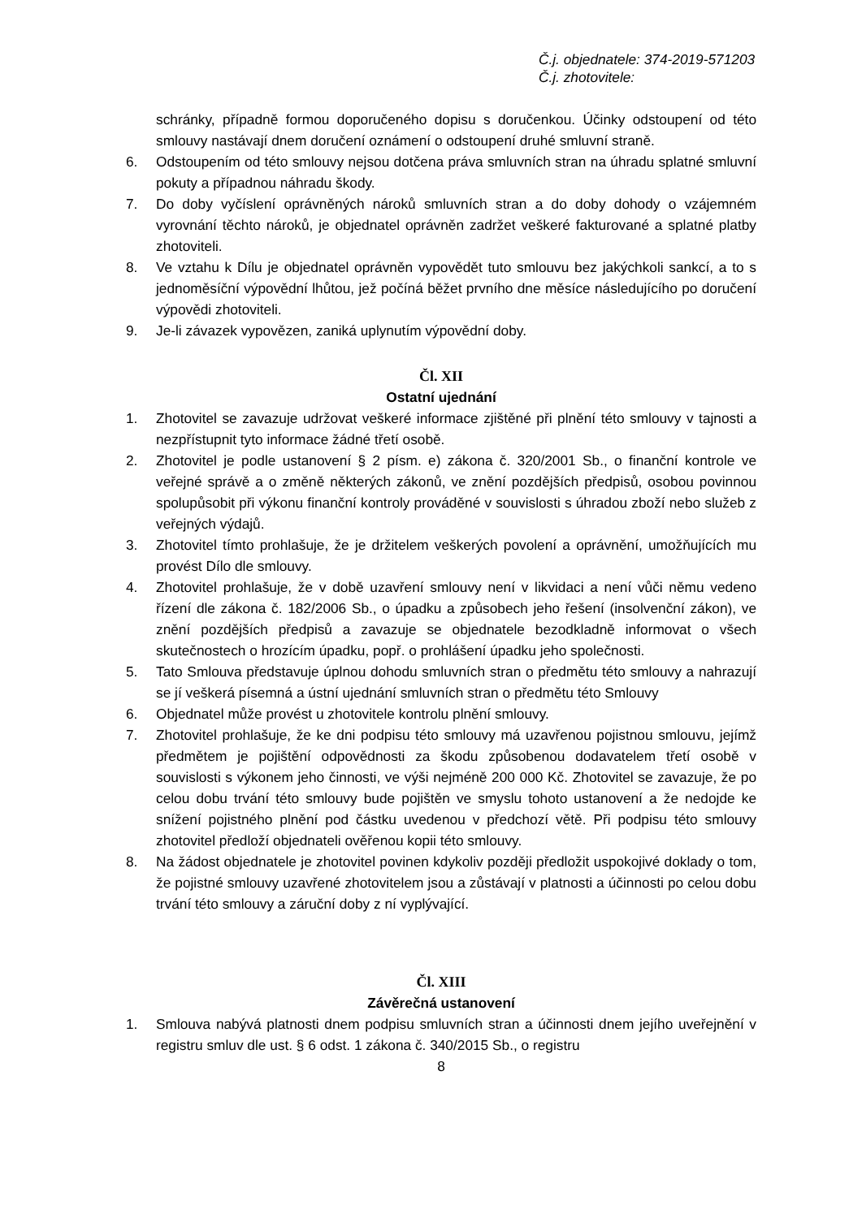Č.j. objednatele: 374-2019-571203
Č.j. zhotovitele:
schránky, případně formou doporučeného dopisu s doručenkou. Účinky odstoupení od této smlouvy nastávají dnem doručení oznámení o odstoupení druhé smluvní straně.
6. Odstoupením od této smlouvy nejsou dotčena práva smluvních stran na úhradu splatné smluvní pokuty a případnou náhradu škody.
7. Do doby vyčíslení oprávněných nároků smluvních stran a do doby dohody o vzájemném vyrovnání těchto nároků, je objednatel oprávněn zadržet veškeré fakturované a splatné platby zhotoviteli.
8. Ve vztahu k Dílu je objednatel oprávněn vypovědět tuto smlouvu bez jakýchkoli sankcí, a to s jednoměsíční výpovědní lhůtou, jež počíná běžet prvního dne měsíce následujícího po doručení výpovědi zhotoviteli.
9. Je-li závazek vypovězen, zaniká uplynutím výpovědní doby.
Čl. XII
Ostatní ujednání
1. Zhotovitel se zavazuje udržovat veškeré informace zjištěné při plnění této smlouvy v tajnosti a nezpřístupnit tyto informace žádné třetí osobě.
2. Zhotovitel je podle ustanovení § 2 písm. e) zákona č. 320/2001 Sb., o finanční kontrole ve veřejné správě a o změně některých zákonů, ve znění pozdějších předpisů, osobou povinnou spolupůsobit při výkonu finanční kontroly prováděné v souvislosti s úhradou zboží nebo služeb z veřejných výdajů.
3. Zhotovitel tímto prohlašuje, že je držitelem veškerých povolení a oprávnění, umožňujících mu provést Dílo dle smlouvy.
4. Zhotovitel prohlašuje, že v době uzavření smlouvy není v likvidaci a není vůči němu vedeno řízení dle zákona č. 182/2006 Sb., o úpadku a způsobech jeho řešení (insolvenční zákon), ve znění pozdějších předpisů a zavazuje se objednatele bezodkladně informovat o všech skutečnostech o hrozícím úpadku, popř. o prohlášení úpadku jeho společnosti.
5. Tato Smlouva představuje úplnou dohodu smluvních stran o předmětu této smlouvy a nahrazují se jí veškerá písemná a ústní ujednání smluvních stran o předmětu této Smlouvy
6. Objednatel může provést u zhotovitele kontrolu plnění smlouvy.
7. Zhotovitel prohlašuje, že ke dni podpisu této smlouvy má uzavřenou pojistnou smlouvu, jejímž předmětem je pojištění odpovědnosti za škodu způsobenou dodavatelem třetí osobě v souvislosti s výkonem jeho činnosti, ve výši nejméně 200 000 Kč. Zhotovitel se zavazuje, že po celou dobu trvání této smlouvy bude pojištěn ve smyslu tohoto ustanovení a že nedojde ke snížení pojistného plnění pod částku uvedenou v předchozí větě. Při podpisu této smlouvy zhotovitel předloží objednateli ověřenou kopii této smlouvy.
8. Na žádost objednatele je zhotovitel povinen kdykoliv později předložit uspokojivé doklady o tom, že pojistné smlouvy uzavřené zhotovitelem jsou a zůstávají v platnosti a účinnosti po celou dobu trvání této smlouvy a záruční doby z ní vyplývající.
Čl. XIII
Závěrečná ustanovení
1. Smlouva nabývá platnosti dnem podpisu smluvních stran a účinnosti dnem jejího uveřejnění v registru smluv dle ust. § 6 odst. 1 zákona č. 340/2015 Sb., o registru
8